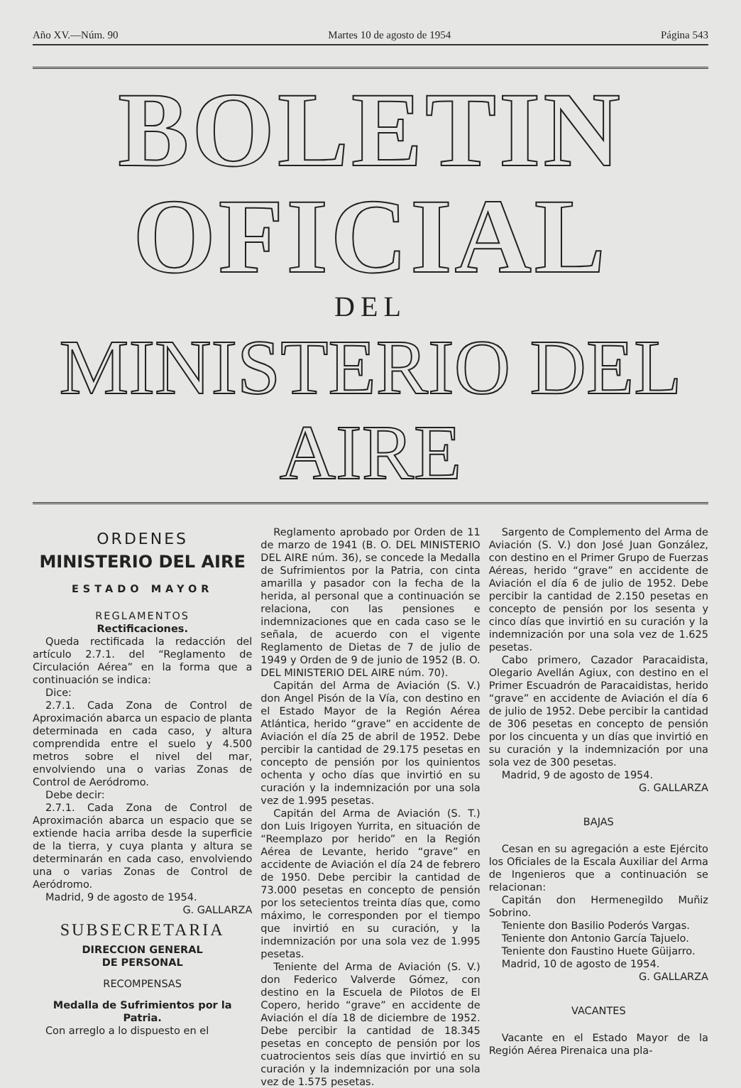Año XV.—Núm. 90 Martes 10 de agosto de 1954 Página 543
BOLETIN OFICIAL
DEL
MINISTERIO DEL AIRE
ORDENES
MINISTERIO DEL AIRE
ESTADO MAYOR
REGLAMENTOS
Rectificaciones.
Queda rectificada la redacción del artículo 2.7.1. del “Reglamento de Circulación Aérea” en la forma que a continuación se indica:
Dice:
2.7.1. Cada Zona de Control de Aproximación abarca un espacio de planta determinada en cada caso, y altura comprendida entre el suelo y 4.500 metros sobre el nivel del mar, envolviendo una o varias Zonas de Control de Aeródromo.
Debe decir:
2.7.1. Cada Zona de Control de Aproximación abarca un espacio que se extiende hacia arriba desde la superficie de la tierra, y cuya planta y altura se determinarán en cada caso, envolviendo una o varias Zonas de Control de Aeródromo.
Madrid, 9 de agosto de 1954.
G. GALLARZA
SUBSECRETARIA
DIRECCION GENERAL
DE PERSONAL
RECOMPENSAS
Medalla de Sufrimientos por la Patria.
Con arreglo a lo dispuesto en el
Reglamento aprobado por Orden de 11 de marzo de 1941 (B. O. DEL MINISTERIO DEL AIRE núm. 36), se concede la Medalla de Sufrimientos por la Patria, con cinta amarilla y pasador con la fecha de la herida, al personal que a continuación se relaciona, con las pensiones e indemnizaciones que en cada caso se le señala, de acuerdo con el vigente Reglamento de Dietas de 7 de julio de 1949 y Orden de 9 de junio de 1952 (B. O. DEL MINISTERIO DEL AIRE núm. 70).
Capitán del Arma de Aviación (S. V.) don Angel Pisón de la Vía, con destino en el Estado Mayor de la Región Aérea Atlántica, herido “grave” en accidente de Aviación el día 25 de abril de 1952. Debe percibir la cantidad de 29.175 pesetas en concepto de pensión por los quinientos ochenta y ocho días que invirtió en su curación y la indemnización por una sola vez de 1.995 pesetas.
Capitán del Arma de Aviación (S. T.) don Luis Irigoyen Yurrita, en situación de “Reemplazo por herido” en la Región Aérea de Levante, herido “grave” en accidente de Aviación el día 24 de febrero de 1950. Debe percibir la cantidad de 73.000 pesetas en concepto de pensión por los setecientos treinta días que, como máximo, le corresponden por el tiempo que invirtió en su curación, y la indemnización por una sola vez de 1.995 pesetas.
Teniente del Arma de Aviación (S. V.) don Federico Valverde Gómez, con destino en la Escuela de Pilotos de El Copero, herido “grave” en accidente de Aviación el día 18 de diciembre de 1952. Debe percibir la cantidad de 18.345 pesetas en concepto de pensión por los cuatrocientos seis días que invirtió en su curación y la indemnización por una sola vez de 1.575 pesetas.
Sargento de Complemento del Arma de Aviación (S. V.) don José Juan González, con destino en el Primer Grupo de Fuerzas Aéreas, herido “grave” en accidente de Aviación el día 6 de julio de 1952. Debe percibir la cantidad de 2.150 pesetas en concepto de pensión por los sesenta y cinco días que invirtió en su curación y la indemnización por una sola vez de 1.625 pesetas.
Cabo primero, Cazador Paracaidista, Olegario Avellán Agiux, con destino en el Primer Escuadrón de Paracaidistas, herido “grave” en accidente de Aviación el día 6 de julio de 1952. Debe percibir la cantidad de 306 pesetas en concepto de pensión por los cincuenta y un días que invirtió en su curación y la indemnización por una sola vez de 300 pesetas.
Madrid, 9 de agosto de 1954.
G. GALLARZA
BAJAS
Cesan en su agregación a este Ejército los Oficiales de la Escala Auxiliar del Arma de Ingenieros que a continuación se relacionan:
Capitán don Hermenegildo Muñiz Sobrino.
Teniente don Basilio Poderós Vargas.
Teniente don Antonio García Tajuelo.
Teniente don Faustino Huete Güijarro.
Madrid, 10 de agosto de 1954.
G. GALLARZA
VACANTES
Vacante en el Estado Mayor de la Región Aérea Pirenaica una pla-